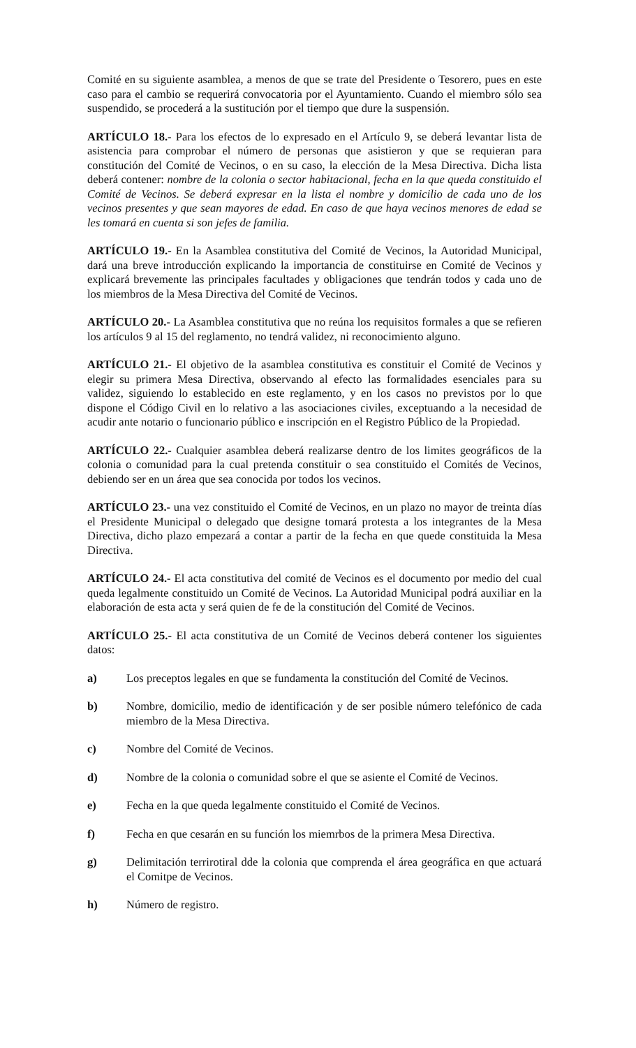Comité en su siguiente asamblea, a menos de que se trate del Presidente o Tesorero, pues en este caso para el cambio se requerirá convocatoria por el Ayuntamiento. Cuando el miembro sólo sea suspendido, se procederá a la sustitución por el tiempo que dure la suspensión.
ARTÍCULO 18.- Para los efectos de lo expresado en el Artículo 9, se deberá levantar lista de asistencia para comprobar el número de personas que asistieron y que se requieran para constitución del Comité de Vecinos, o en su caso, la elección de la Mesa Directiva. Dicha lista deberá contener: nombre de la colonia o sector habitacional, fecha en la que queda constituido el Comité de Vecinos. Se deberá expresar en la lista el nombre y domicilio de cada uno de los vecinos presentes y que sean mayores de edad. En caso de que haya vecinos menores de edad se les tomará en cuenta si son jefes de familia.
ARTÍCULO 19.- En la Asamblea constitutiva del Comité de Vecinos, la Autoridad Municipal, dará una breve introducción explicando la importancia de constituirse en Comité de Vecinos y explicará brevemente las principales facultades y obligaciones que tendrán todos y cada uno de los miembros de la Mesa Directiva del Comité de Vecinos.
ARTÍCULO 20.- La Asamblea constitutiva que no reúna los requisitos formales a que se refieren los artículos 9 al 15 del reglamento, no tendrá validez, ni reconocimiento alguno.
ARTÍCULO 21.- El objetivo de la asamblea constitutiva es constituir el Comité de Vecinos y elegir su primera Mesa Directiva, observando al efecto las formalidades esenciales para su validez, siguiendo lo establecido en este reglamento, y en los casos no previstos por lo que dispone el Código Civil en lo relativo a las asociaciones civiles, exceptuando a la necesidad de acudir ante notario o funcionario público e inscripción en el Registro Público de la Propiedad.
ARTÍCULO 22.- Cualquier asamblea deberá realizarse dentro de los limites geográficos de la colonia o comunidad para la cual pretenda constituir o sea constituido el Comités de Vecinos, debiendo ser en un área que sea conocida por todos los vecinos.
ARTÍCULO 23.- una vez constituido el Comité de Vecinos, en un plazo no mayor de treinta días el Presidente Municipal o delegado que designe tomará protesta a los integrantes de la Mesa Directiva, dicho plazo empezará a contar a partir de la fecha en que quede constituida la Mesa Directiva.
ARTÍCULO 24.- El acta constitutiva del comité de Vecinos es el documento por medio del cual queda legalmente constituido un Comité de Vecinos. La Autoridad Municipal podrá auxiliar en la elaboración de esta acta y será quien de fe de la constitución del Comité de Vecinos.
ARTÍCULO 25.- El acta constitutiva de un Comité de Vecinos deberá contener los siguientes datos:
a) Los preceptos legales en que se fundamenta la constitución del Comité de Vecinos.
b) Nombre, domicilio, medio de identificación y de ser posible número telefónico de cada miembro de la Mesa Directiva.
c) Nombre del Comité de Vecinos.
d) Nombre de la colonia o comunidad sobre el que se asiente el Comité de Vecinos.
e) Fecha en la que queda legalmente constituido el Comité de Vecinos.
f) Fecha en que cesarán en su función los miemrbos de la primera Mesa Directiva.
g) Delimitación terrirotiral dde la colonia que comprenda el área geográfica en que actuará el Comitpe de Vecinos.
h) Número de registro.